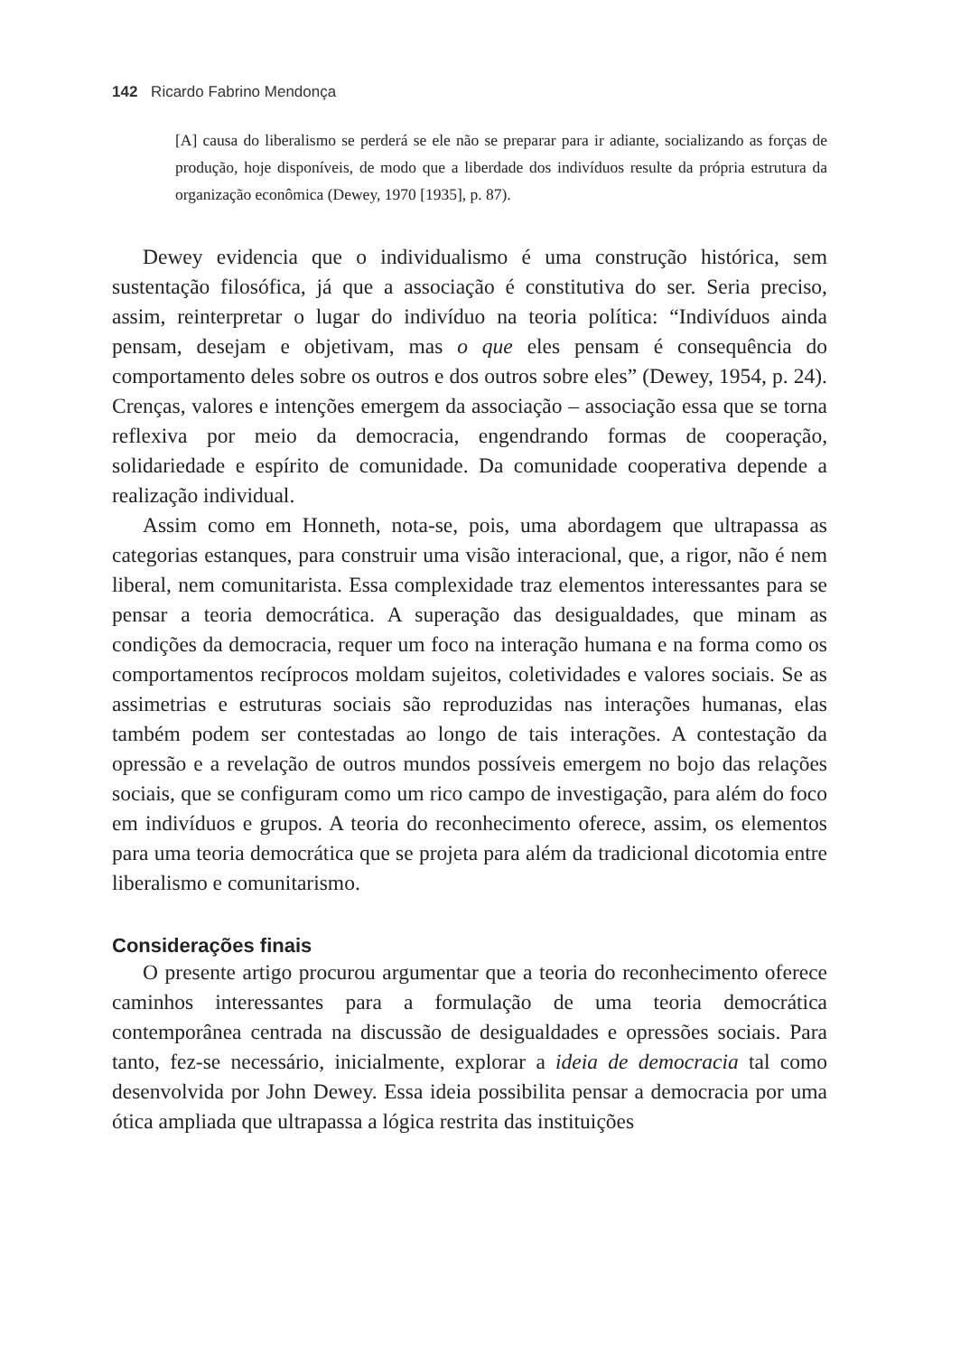142 Ricardo Fabrino Mendonça
[A] causa do liberalismo se perderá se ele não se preparar para ir adiante, socializando as forças de produção, hoje disponíveis, de modo que a liberdade dos indivíduos resulte da própria estrutura da organização econômica (Dewey, 1970 [1935], p. 87).
Dewey evidencia que o individualismo é uma construção histórica, sem sustentação filosófica, já que a associação é constitutiva do ser. Seria preciso, assim, reinterpretar o lugar do indivíduo na teoria política: “Indivíduos ainda pensam, desejam e objetivam, mas o que eles pensam é consequência do comportamento deles sobre os outros e dos outros sobre eles” (Dewey, 1954, p. 24). Crenças, valores e intenções emergem da associação – associação essa que se torna reflexiva por meio da democracia, engendrando formas de cooperação, solidariedade e espírito de comunidade. Da comunidade cooperativa depende a realização individual.
Assim como em Honneth, nota-se, pois, uma abordagem que ultrapassa as categorias estanques, para construir uma visão interacional, que, a rigor, não é nem liberal, nem comunitarista. Essa complexidade traz elementos interessantes para se pensar a teoria democrática. A superação das desigualdades, que minam as condições da democracia, requer um foco na interação humana e na forma como os comportamentos recíprocos moldam sujeitos, coletividades e valores sociais. Se as assimetrias e estruturas sociais são reproduzidas nas interações humanas, elas também podem ser contestadas ao longo de tais interações. A contestação da opressão e a revelação de outros mundos possíveis emergem no bojo das relações sociais, que se configuram como um rico campo de investigação, para além do foco em indivíduos e grupos. A teoria do reconhecimento oferece, assim, os elementos para uma teoria democrática que se projeta para além da tradicional dicotomia entre liberalismo e comunitarismo.
Considerações finais
O presente artigo procurou argumentar que a teoria do reconhecimento oferece caminhos interessantes para a formulação de uma teoria democrática contemporânea centrada na discussão de desigualdades e opressões sociais. Para tanto, fez-se necessário, inicialmente, explorar a ideia de democracia tal como desenvolvida por John Dewey. Essa ideia possibilita pensar a democracia por uma ótica ampliada que ultrapassa a lógica restrita das instituições